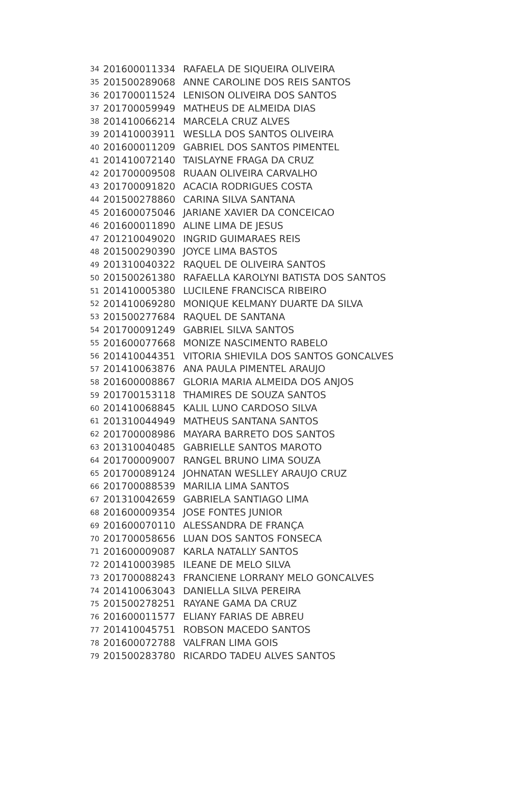| 34 | 201600011334 | RAFAELA DE SIQUEIRA OLIVEIRA |
| 35 | 201500289068 | ANNE CAROLINE DOS REIS SANTOS |
| 36 | 201700011524 | LENISON OLIVEIRA DOS SANTOS |
| 37 | 201700059949 | MATHEUS DE ALMEIDA DIAS |
| 38 | 201410066214 | MARCELA CRUZ ALVES |
| 39 | 201410003911 | WESLLA DOS SANTOS OLIVEIRA |
| 40 | 201600011209 | GABRIEL DOS SANTOS PIMENTEL |
| 41 | 201410072140 | TAISLAYNE FRAGA DA CRUZ |
| 42 | 201700009508 | RUAAN OLIVEIRA CARVALHO |
| 43 | 201700091820 | ACACIA RODRIGUES COSTA |
| 44 | 201500278860 | CARINA SILVA SANTANA |
| 45 | 201600075046 | JARIANE XAVIER DA CONCEICAO |
| 46 | 201600011890 | ALINE LIMA DE JESUS |
| 47 | 201210049020 | INGRID GUIMARAES REIS |
| 48 | 201500290390 | JOYCE LIMA BASTOS |
| 49 | 201310040322 | RAQUEL DE OLIVEIRA SANTOS |
| 50 | 201500261380 | RAFAELLA KAROLYNI BATISTA DOS SANTOS |
| 51 | 201410005380 | LUCILENE FRANCISCA RIBEIRO |
| 52 | 201410069280 | MONIQUE KELMANY DUARTE DA SILVA |
| 53 | 201500277684 | RAQUEL DE SANTANA |
| 54 | 201700091249 | GABRIEL SILVA SANTOS |
| 55 | 201600077668 | MONIZE NASCIMENTO RABELO |
| 56 | 201410044351 | VITORIA SHIEVILA DOS SANTOS GONCALVES |
| 57 | 201410063876 | ANA PAULA PIMENTEL ARAUJO |
| 58 | 201600008867 | GLORIA MARIA ALMEIDA DOS ANJOS |
| 59 | 201700153118 | THAMIRES DE SOUZA SANTOS |
| 60 | 201410068845 | KALIL LUNO CARDOSO SILVA |
| 61 | 201310044949 | MATHEUS SANTANA SANTOS |
| 62 | 201700008986 | MAYARA BARRETO DOS SANTOS |
| 63 | 201310040485 | GABRIELLE SANTOS MAROTO |
| 64 | 201700009007 | RANGEL BRUNO LIMA SOUZA |
| 65 | 201700089124 | JOHNATAN WESLLEY ARAUJO CRUZ |
| 66 | 201700088539 | MARILIA LIMA SANTOS |
| 67 | 201310042659 | GABRIELA SANTIAGO LIMA |
| 68 | 201600009354 | JOSE FONTES JUNIOR |
| 69 | 201600070110 | ALESSANDRA DE FRANÇA |
| 70 | 201700058656 | LUAN DOS SANTOS FONSECA |
| 71 | 201600009087 | KARLA NATALLY SANTOS |
| 72 | 201410003985 | ILEANE DE MELO SILVA |
| 73 | 201700088243 | FRANCIENE LORRANY MELO GONCALVES |
| 74 | 201410063043 | DANIELLA SILVA PEREIRA |
| 75 | 201500278251 | RAYANE GAMA DA CRUZ |
| 76 | 201600011577 | ELIANY FARIAS DE ABREU |
| 77 | 201410045751 | ROBSON MACEDO SANTOS |
| 78 | 201600072788 | VALFRAN LIMA GOIS |
| 79 | 201500283780 | RICARDO TADEU ALVES SANTOS |